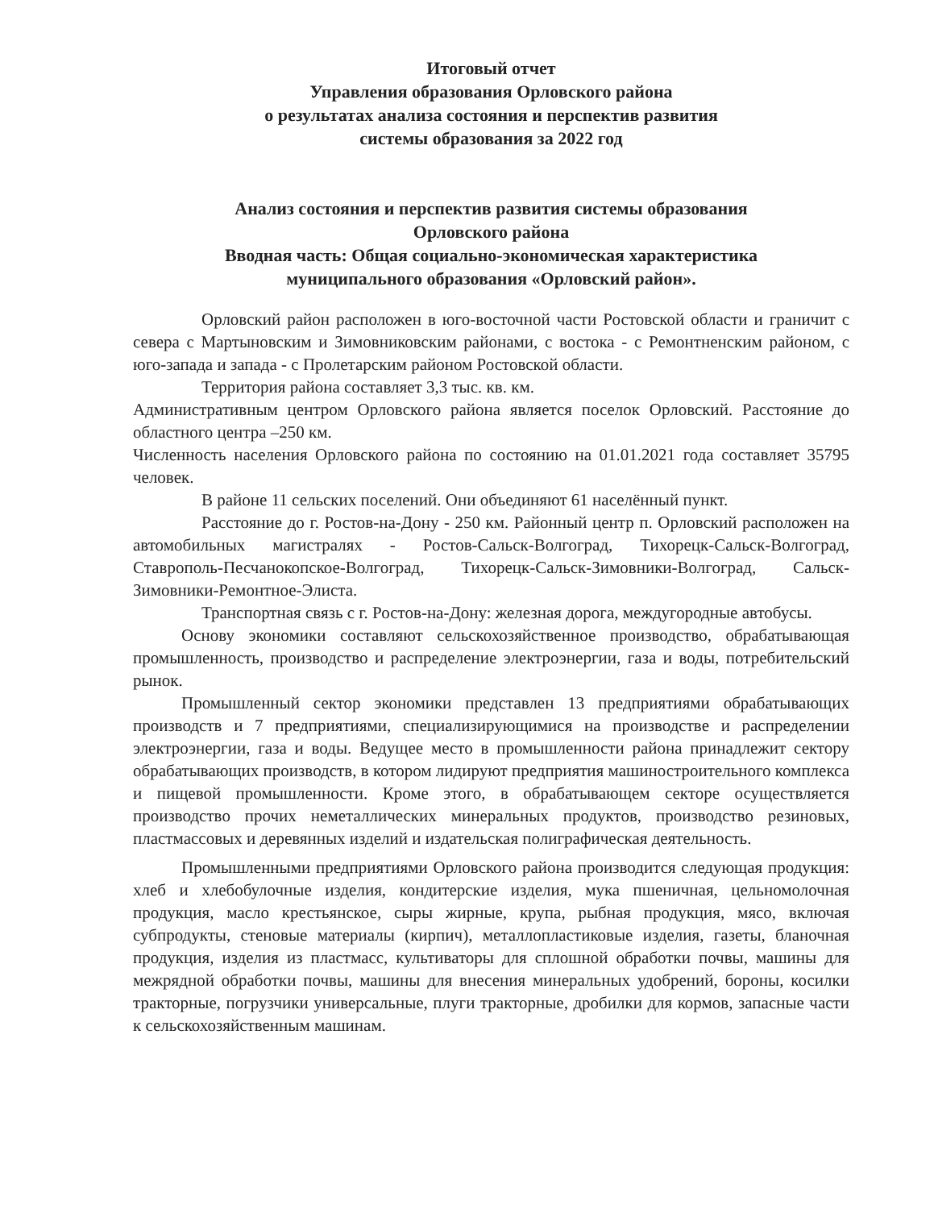Итоговый отчет
Управления образования Орловского района
о результатах анализа состояния и перспектив развития
системы образования за 2022 год
Анализ состояния и перспектив развития системы образования
Орловского района
Вводная часть: Общая социально-экономическая характеристика
муниципального образования «Орловский район».
Орловский район расположен в юго-восточной части Ростовской области и граничит с севера с Мартыновским и Зимовниковским районами, с востока - с Ремонтненским районом, с юго-запада и запада - с Пролетарским районом Ростовской области.
Территория района составляет 3,3 тыс. кв. км.
Административным центром Орловского района является поселок Орловский. Расстояние до областного центра –250 км.
Численность населения Орловского района по состоянию на 01.01.2021 года составляет 35795 человек.
В районе 11 сельских поселений. Они объединяют 61 населённый пункт.
Расстояние до г. Ростов-на-Дону - 250 км. Районный центр п. Орловский расположен на автомобильных магистралях - Ростов-Сальск-Волгоград, Тихорецк-Сальск-Волгоград, Ставрополь-Песчанокопское-Волгоград, Тихорецк-Сальск-Зимовники-Волгоград, Сальск-Зимовники-Ремонтное-Элиста.
Транспортная связь с г. Ростов-на-Дону: железная дорога, междугородные автобусы.
Основу экономики составляют сельскохозяйственное производство, обрабатывающая промышленность, производство и распределение электроэнергии, газа и воды, потребительский рынок.
Промышленный сектор экономики представлен 13 предприятиями обрабатывающих производств и 7 предприятиями, специализирующимися на производстве и распределении электроэнергии, газа и воды. Ведущее место в промышленности района принадлежит сектору обрабатывающих производств, в котором лидируют предприятия машиностроительного комплекса и пищевой промышленности. Кроме этого, в обрабатывающем секторе осуществляется производство прочих неметаллических минеральных продуктов, производство резиновых, пластмассовых и деревянных изделий и издательская полиграфическая деятельность.
Промышленными предприятиями Орловского района производится следующая продукция: хлеб и хлебобулочные изделия, кондитерские изделия, мука пшеничная, цельномолочная продукция, масло крестьянское, сыры жирные, крупа, рыбная продукция, мясо, включая субпродукты, стеновые материалы (кирпич), металлопластиковые изделия, газеты, бланочная продукция, изделия из пластмасс, культиваторы для сплошной обработки почвы, машины для межрядной обработки почвы, машины для внесения минеральных удобрений, бороны, косилки тракторные, погрузчики универсальные, плуги тракторные, дробилки для кормов, запасные части к сельскохозяйственным машинам.